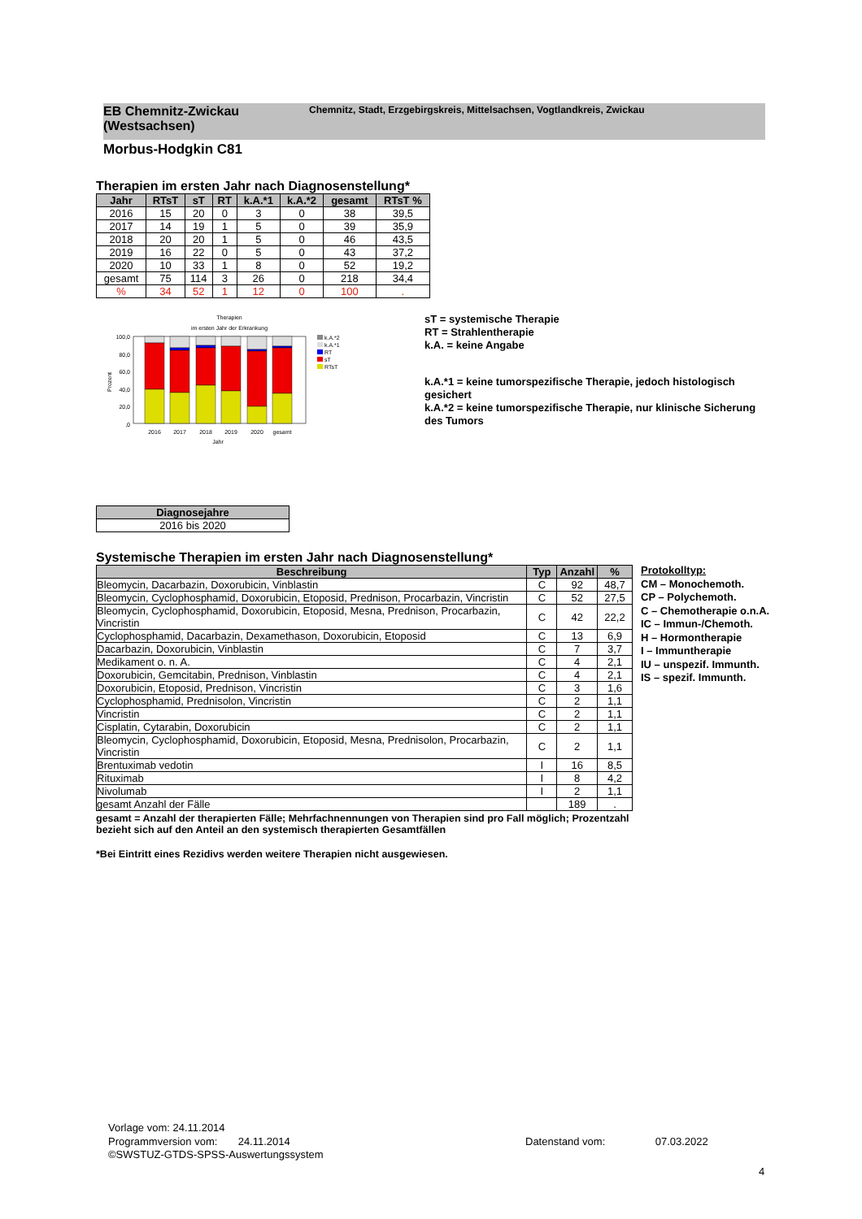EB Chemnitz-Zwickau (Westsachsen)
Chemnitz, Stadt, Erzgebirgskreis, Mittelsachsen, Vogtlandkreis, Zwickau
Morbus-Hodgkin C81
Therapien im ersten Jahr nach Diagnosenstellung*
| Jahr | RTsT | sT | RT | k.A.*1 | k.A.*2 | gesamt | RTsT % |
| --- | --- | --- | --- | --- | --- | --- | --- |
| 2016 | 15 | 20 | 0 | 3 | 0 | 38 | 39,5 |
| 2017 | 14 | 19 | 1 | 5 | 0 | 39 | 35,9 |
| 2018 | 20 | 20 | 1 | 5 | 0 | 46 | 43,5 |
| 2019 | 16 | 22 | 0 | 5 | 0 | 43 | 37,2 |
| 2020 | 10 | 33 | 1 | 8 | 0 | 52 | 19,2 |
| gesamt | 75 | 114 | 3 | 26 | 0 | 218 | 34,4 |
| % | 34 | 52 | 1 | 12 | 0 | 100 | . |
Therapien
im ersten Jahr der Erkrankung
100,0
80,0
60,0
40,0
20,0
,0
Prozent
2016
2017
2018
2019
2020
gesamt
Jahr
k.A.*2
k.A.*1
RT
sT
RTsT
sT = systemische Therapie
RT = Strahlentherapie
k.A. = keine Angabe
k.A.*1 = keine tumorspezifische Therapie, jedoch histologisch gesichert
k.A.*2 = keine tumorspezifische Therapie, nur klinische Sicherung des Tumors
| Diagnosejahre |
| --- |
| 2016 bis 2020 |
Systemische Therapien im ersten Jahr nach Diagnosenstellung*
| Beschreibung | Typ | Anzahl | % |
| --- | --- | --- | --- |
| Bleomycin, Dacarbazin, Doxorubicin, Vinblastin | C | 92 | 48,7 |
| Bleomycin, Cyclophosphamid, Doxorubicin, Etoposid, Prednison, Procarbazin, Vincristin | C | 52 | 27,5 |
| Bleomycin, Cyclophosphamid, Doxorubicin, Etoposid, Mesna, Prednison, Procarbazin, Vincristin | C | 42 | 22,2 |
| Cyclophosphamid, Dacarbazin, Dexamethason, Doxorubicin, Etoposid | C | 13 | 6,9 |
| Dacarbazin, Doxorubicin, Vinblastin | C | 7 | 3,7 |
| Medikament o. n. A. | C | 4 | 2,1 |
| Doxorubicin, Gemcitabin, Prednison, Vinblastin | C | 4 | 2,1 |
| Doxorubicin, Etoposid, Prednison, Vincristin | C | 3 | 1,6 |
| Cyclophosphamid, Prednisolon, Vincristin | C | 2 | 1,1 |
| Vincristin | C | 2 | 1,1 |
| Cisplatin, Cytarabin, Doxorubicin | C | 2 | 1,1 |
| Bleomycin, Cyclophosphamid, Doxorubicin, Etoposid, Mesna, Prednisolon, Procarbazin, Vincristin | C | 2 | 1,1 |
| Brentuximab vedotin | I | 16 | 8,5 |
| Rituximab | I | 8 | 4,2 |
| Nivolumab | I | 2 | 1,1 |
| gesamt Anzahl der Fälle | | 189 | . |
gesamt = Anzahl der therapierten Fälle; Mehrfachnennungen von Therapien sind pro Fall möglich; Prozentzahl bezieht sich auf den Anteil an den systemisch therapierten Gesamtfällen
*Bei Eintritt eines Rezidivs werden weitere Therapien nicht ausgewiesen.
Protokolltyp:
CM – Monochemoth.
CP – Polychemoth.
C – Chemotherapie o.n.A.
IC – Immun-/Chemoth.
H – Hormontherapie
I – Immuntherapie
IU – unspezif. Immunth.
IS – spezif. Immunth.
Vorlage vom: 24.11.2014
Programmversion vom: 24.11.2014
©SWSTUZ-GTDS-SPSS-Auswertungssystem
Datenstand vom: 07.03.2022
4